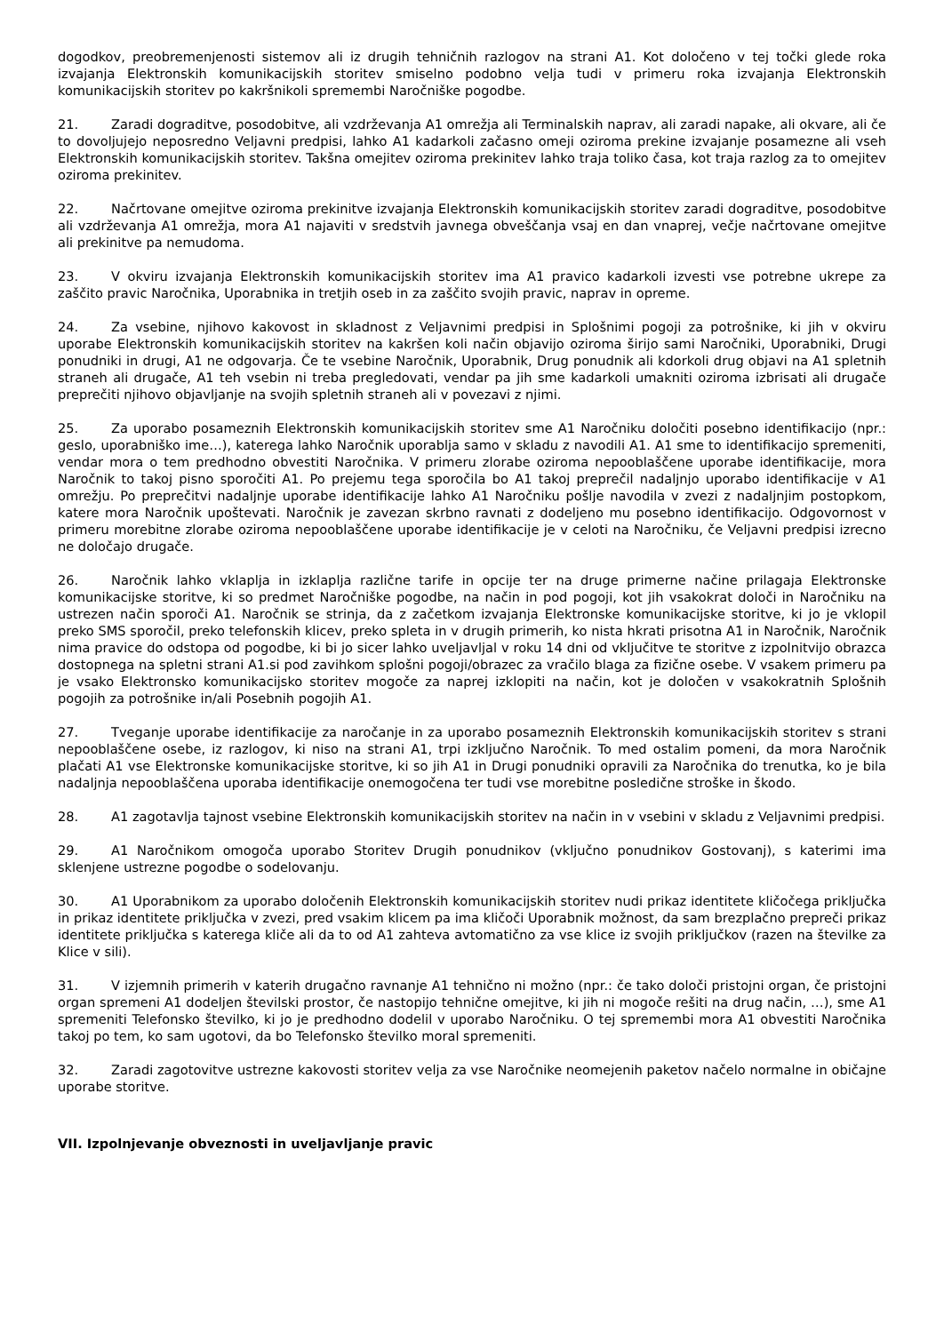dogodkov, preobremenjenosti sistemov ali iz drugih tehničnih razlogov na strani A1. Kot določeno v tej točki glede roka izvajanja Elektronskih komunikacijskih storitev smiselno podobno velja tudi v primeru roka izvajanja Elektronskih komunikacijskih storitev po kakršnikoli spremembi Naročniške pogodbe.
21. Zaradi dograditve, posodobitve, ali vzdrževanja A1 omrežja ali Terminalskih naprav, ali zaradi napake, ali okvare, ali če to dovoljujejo neposredno Veljavni predpisi, lahko A1 kadarkoli začasno omeji oziroma prekine izvajanje posamezne ali vseh Elektronskih komunikacijskih storitev. Takšna omejitev oziroma prekinitev lahko traja toliko časa, kot traja razlog za to omejitev oziroma prekinitev.
22. Načrtovane omejitve oziroma prekinitve izvajanja Elektronskih komunikacijskih storitev zaradi dograditve, posodobitve ali vzdrževanja A1 omrežja, mora A1 najaviti v sredstvih javnega obveščanja vsaj en dan vnaprej, večje načrtovane omejitve ali prekinitve pa nemudoma.
23. V okviru izvajanja Elektronskih komunikacijskih storitev ima A1 pravico kadarkoli izvesti vse potrebne ukrepe za zaščito pravic Naročnika, Uporabnika in tretjih oseb in za zaščito svojih pravic, naprav in opreme.
24. Za vsebine, njihovo kakovost in skladnost z Veljavnimi predpisi in Splošnimi pogoji za potrošnike, ki jih v okviru uporabe Elektronskih komunikacijskih storitev na kakršen koli način objavijo oziroma širijo sami Naročniki, Uporabniki, Drugi ponudniki in drugi, A1 ne odgovarja. Če te vsebine Naročnik, Uporabnik, Drug ponudnik ali kdorkoli drug objavi na A1 spletnih straneh ali drugače, A1 teh vsebin ni treba pregledovati, vendar pa jih sme kadarkoli umakniti oziroma izbrisati ali drugače preprečiti njihovo objavljanje na svojih spletnih straneh ali v povezavi z njimi.
25. Za uporabo posameznih Elektronskih komunikacijskih storitev sme A1 Naročniku določiti posebno identifikacijo (npr.: geslo, uporabniško ime…), katerega lahko Naročnik uporablja samo v skladu z navodili A1. A1 sme to identifikacijo spremeniti, vendar mora o tem predhodno obvestiti Naročnika. V primeru zlorabe oziroma nepooblaščene uporabe identifikacije, mora Naročnik to takoj pisno sporočiti A1. Po prejemu tega sporočila bo A1 takoj preprečil nadaljnjo uporabo identifikacije v A1 omrežju. Po preprečitvi nadaljnje uporabe identifikacije lahko A1 Naročniku pošlje navodila v zvezi z nadaljnjim postopkom, katere mora Naročnik upoštevati. Naročnik je zavezan skrbno ravnati z dodeljeno mu posebno identifikacijo. Odgovornost v primeru morebitne zlorabe oziroma nepooblaščene uporabe identifikacije je v celoti na Naročniku, če Veljavni predpisi izrecno ne določajo drugače.
26. Naročnik lahko vklaplja in izklaplja različne tarife in opcije ter na druge primerne načine prilagaja Elektronske komunikacijske storitve, ki so predmet Naročniške pogodbe, na način in pod pogoji, kot jih vsakokrat določi in Naročniku na ustrezen način sporoči A1. Naročnik se strinja, da z začetkom izvajanja Elektronske komunikacijske storitve, ki jo je vklopil preko SMS sporočil, preko telefonskih klicev, preko spleta in v drugih primerih, ko nista hkrati prisotna A1 in Naročnik, Naročnik nima pravice do odstopa od pogodbe, ki bi jo sicer lahko uveljavljal v roku 14 dni od vključitve te storitve z izpolnitvijo obrazca dostopnega na spletni strani A1.si pod zavihkom splošni pogoji/obrazec za vračilo blaga za fizične osebe. V vsakem primeru pa je vsako Elektronsko komunikacijsko storitev mogoče za naprej izklopiti na način, kot je določen v vsakokratnih Splošnih pogojih za potrošnike in/ali Posebnih pogojih A1.
27. Tveganje uporabe identifikacije za naročanje in za uporabo posameznih Elektronskih komunikacijskih storitev s strani nepooblaščene osebe, iz razlogov, ki niso na strani A1, trpi izključno Naročnik. To med ostalim pomeni, da mora Naročnik plačati A1 vse Elektronske komunikacijske storitve, ki so jih A1 in Drugi ponudniki opravili za Naročnika do trenutka, ko je bila nadaljnja nepooblaščena uporaba identifikacije onemogočena ter tudi vse morebitne posledične stroške in škodo.
28. A1 zagotavlja tajnost vsebine Elektronskih komunikacijskih storitev na način in v vsebini v skladu z Veljavnimi predpisi.
29. A1 Naročnikom omogoča uporabo Storitev Drugih ponudnikov (vključno ponudnikov Gostovanj), s katerimi ima sklenjene ustrezne pogodbe o sodelovanju.
30. A1 Uporabnikom za uporabo določenih Elektronskih komunikacijskih storitev nudi prikaz identitete kličočega priključka in prikaz identitete priključka v zvezi, pred vsakim klicem pa ima kličoči Uporabnik možnost, da sam brezplačno prepreči prikaz identitete priključka s katerega kliče ali da to od A1 zahteva avtomatično za vse klice iz svojih priključkov (razen na številke za Klice v sili).
31. V izjemnih primerih v katerih drugačno ravnanje A1 tehnično ni možno (npr.: če tako določi pristojni organ, če pristojni organ spremeni A1 dodeljen številski prostor, če nastopijo tehnične omejitve, ki jih ni mogoče rešiti na drug način, …), sme A1 spremeniti Telefonsko številko, ki jo je predhodno dodelil v uporabo Naročniku. O tej spremembi mora A1 obvestiti Naročnika takoj po tem, ko sam ugotovi, da bo Telefonsko številko moral spremeniti.
32. Zaradi zagotovitve ustrezne kakovosti storitev velja za vse Naročnike neomejenih paketov načelo normalne in običajne uporabe storitve.
VII. Izpolnjevanje obveznosti in uveljavljanje pravic